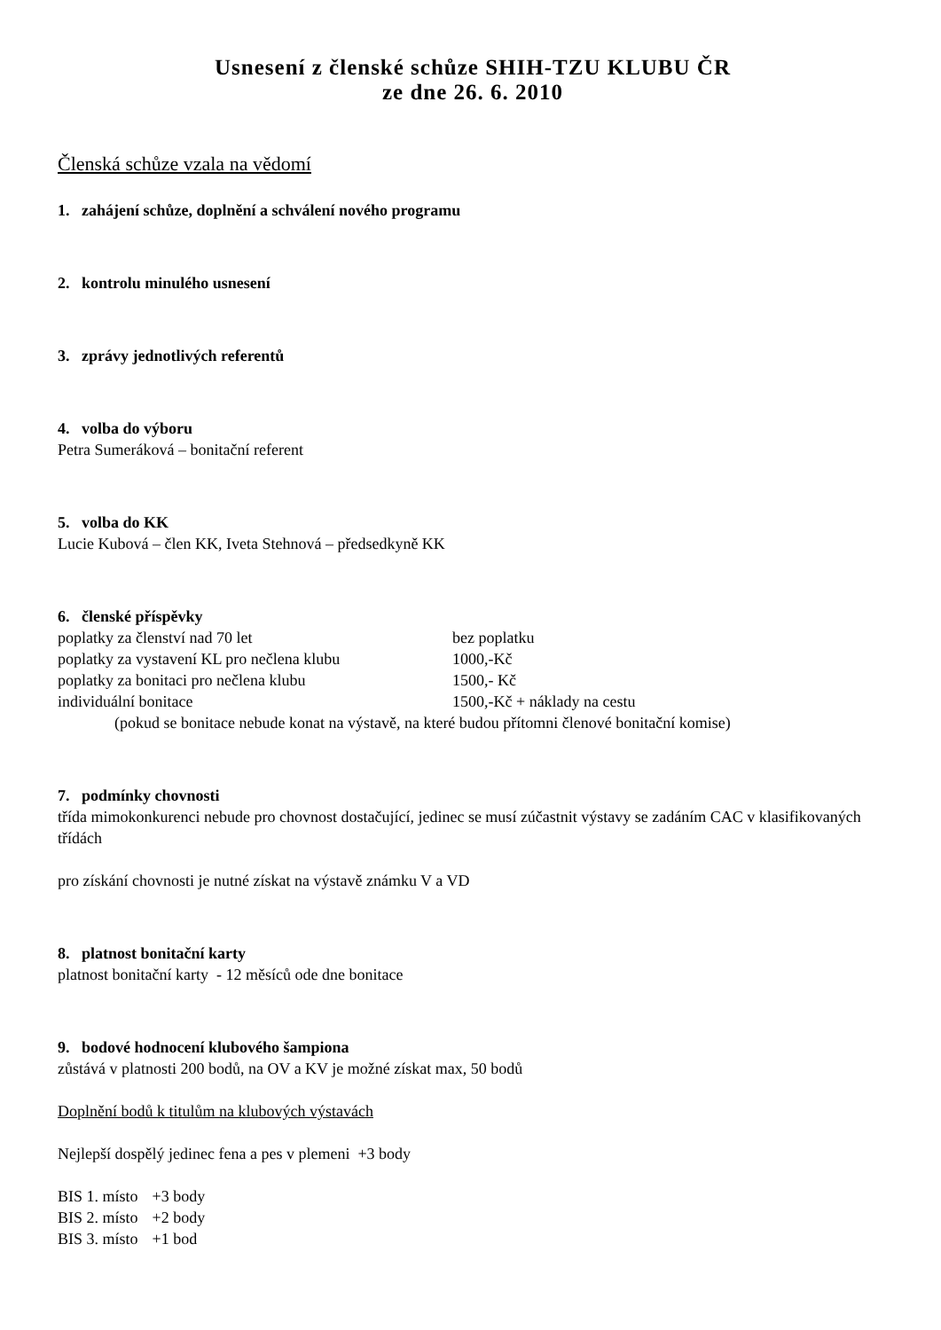Usnesení z členské schůze SHIH-TZU KLUBU ČR
ze dne 26. 6. 2010
Členská schůze vzala na vědomí
1. zahájení schůze, doplnění a schválení nového programu
2. kontrolu minulého usnesení
3. zprávy jednotlivých referentů
4. volba do výboru
Petra Sumeráková – bonitační referent
5. volba do KK
Lucie Kubová – člen KK, Iveta Stehnová – předsedkyně KK
6. členské příspěvky
poplatky za členství nad 70 let bez poplatku
poplatky za vystavení KL pro nečlena klubu 1000,-Kč
poplatky za bonitaci pro nečlena klubu 1500,- Kč
individuální bonitace 1500,-Kč + náklady na cestu
(pokud se bonitace nebude konat na výstavě, na které budou přítomni členové bonitační komise)
7. podmínky chovnosti
třída mimokonkurenci nebude pro chovnost dostačující, jedinec se musí zúčastnit výstavy se zadáním CAC v klasifikovaných třídách
pro získání chovnosti je nutné získat na výstavě známku V a VD
8. platnost bonitační karty
platnost bonitační karty - 12 měsíců ode dne bonitace
9. bodové hodnocení klubového šampiona
zůstává v platnosti 200 bodů, na OV a KV je možné získat max, 50 bodů
Doplnění bodů k titulům na klubových výstavách
Nejlepší dospělý jedinec fena a pes v plemeni +3 body
| BIS 1. místo | +3 body |
| BIS 2. místo | +2 body |
| BIS 3. místo | +1 bod |